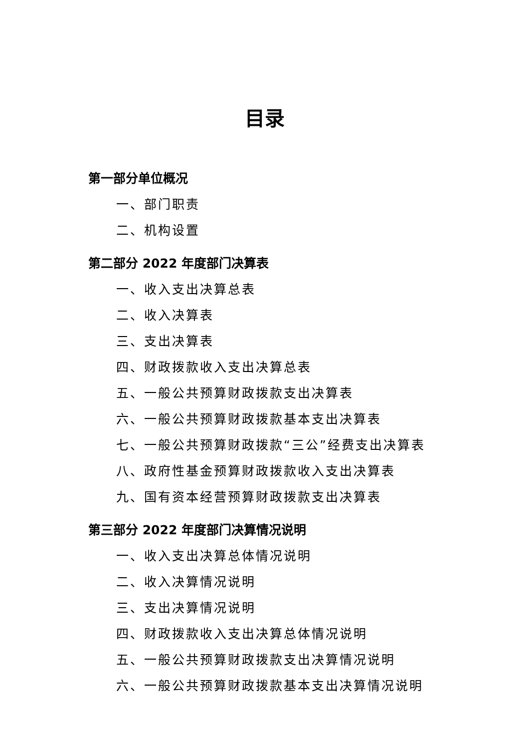目录
第一部分单位概况
一、部门职责
二、机构设置
第二部分 2022 年度部门决算表
一、收入支出决算总表
二、收入决算表
三、支出决算表
四、财政拨款收入支出决算总表
五、一般公共预算财政拨款支出决算表
六、一般公共预算财政拨款基本支出决算表
七、一般公共预算财政拨款“三公”经费支出决算表
八、政府性基金预算财政拨款收入支出决算表
九、国有资本经营预算财政拨款支出决算表
第三部分 2022 年度部门决算情况说明
一、收入支出决算总体情况说明
二、收入决算情况说明
三、支出决算情况说明
四、财政拨款收入支出决算总体情况说明
五、一般公共预算财政拨款支出决算情况说明
六、一般公共预算财政拨款基本支出决算情况说明